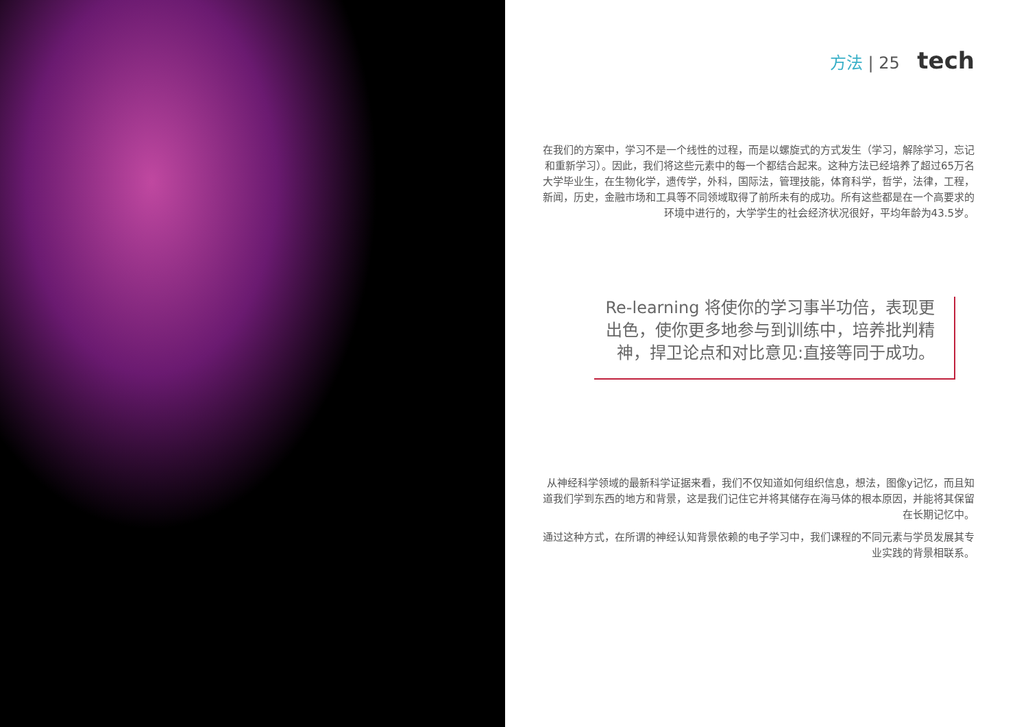方法 | 25 tech
在我们的方案中，学习不是一个线性的过程，而是以螺旋式的方式发生（学习，解除学习，忘记和重新学习）。因此，我们将这些元素中的每一个都结合起来。这种方法已经培养了超过65万名大学毕业生，在生物化学，遗传学，外科，国际法，管理技能，体育科学，哲学，法律，工程，新闻，历史，金融市场和工具等不同领域取得了前所未有的成功。所有这些都是在一个高要求的环境中进行的，大学学生的社会经济状况很好，平均年龄为43.5岁。
Re-learning 将使你的学习事半功倍，表现更出色，使你更多地参与到训练中，培养批判精神，捍卫论点和对比意见:直接等同于成功。
从神经科学领域的最新科学证据来看，我们不仅知道如何组织信息，想法，图像y记忆，而且知道我们学到东西的地方和背景，这是我们记住它并将其储存在海马体的根本原因，并能将其保留在长期记忆中。
通过这种方式，在所谓的神经认知背景依赖的电子学习中，我们课程的不同元素与学员发展其专业实践的背景相联系。